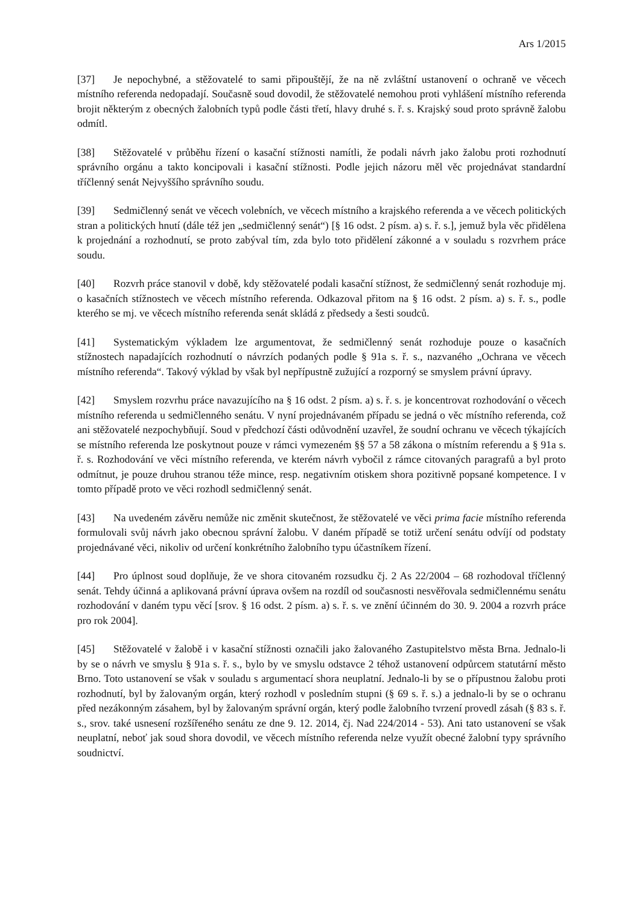Ars 1/2015
[37] Je nepochybné, a stěžovatelé to sami připouštějí, že na ně zvláštní ustanovení o ochraně ve věcech místního referenda nedopadají. Současně soud dovodil, že stěžovatelé nemohou proti vyhlášení místního referenda brojit některým z obecných žalobních typů podle části třetí, hlavy druhé s. ř. s. Krajský soud proto správně žalobu odmítl.
[38] Stěžovatelé v průběhu řízení o kasační stížnosti namítli, že podali návrh jako žalobu proti rozhodnutí správního orgánu a takto koncipovali i kasační stížnosti. Podle jejich názoru měl věc projednávat standardní tříčlenný senát Nejvyššího správního soudu.
[39] Sedmičlenný senát ve věcech volebních, ve věcech místního a krajského referenda a ve věcech politických stran a politických hnutí (dále též jen „sedmičlenný senát“) [§ 16 odst. 2 písm. a) s. ř. s.], jemuž byla věc přidělena k projednání a rozhodnutí, se proto zabýval tím, zda bylo toto přidělení zákonné a v souladu s rozvrhem práce soudu.
[40] Rozvrh práce stanovil v době, kdy stěžovatelé podali kasační stížnost, že sedmičlenný senát rozhoduje mj. o kasačních stížnostech ve věcech místního referenda. Odkazoval přitom na § 16 odst. 2 písm. a) s. ř. s., podle kterého se mj. ve věcech místního referenda senát skládá z předsedy a šesti soudců.
[41] Systematickým výkladem lze argumentovat, že sedmičlenný senát rozhoduje pouze o kasačních stížnostech napadajících rozhodnutí o návrzích podaných podle § 91a s. ř. s., nazvaného „Ochrana ve věcech místního referenda“. Takový výklad by však byl nepřípustně zužující a rozporný se smyslem právní úpravy.
[42] Smyslem rozvrhu práce navazujícího na § 16 odst. 2 písm. a) s. ř. s. je koncentrovat rozhodování o věcech místního referenda u sedmičlenného senátu. V nyní projednávaném případu se jedná o věc místního referenda, což ani stěžovatelé nezpochybňují. Soud v předchozí části odůvodnění uzavřel, že soudní ochranu ve věcech týkajících se místního referenda lze poskytnout pouze v rámci vymezeném §§ 57 a 58 zákona o místním referendu a § 91a s. ř. s. Rozhodování ve věci místního referenda, ve kterém návrh vybočil z rámce citovaných paragrafů a byl proto odmítnut, je pouze druhou stranou téže mince, resp. negativním otiskem shora pozitivně popsané kompetence. I v tomto případě proto ve věci rozhodl sedmičlenný senát.
[43] Na uvedeném závěru nemůže nic změnit skutečnost, že stěžovatelé ve věci prima facie místního referenda formulovali svůj návrh jako obecnou správní žalobu. V daném případě se totiž určení senátu odvíjí od podstaty projednávané věci, nikoliv od určení konkrétního žalobního typu účastníkem řízení.
[44] Pro úplnost soud doplňuje, že ve shora citovaném rozsudku čj. 2 As 22/2004 – 68 rozhodoval tříčlenný senát. Tehdy účinná a aplikovaná právní úprava ovšem na rozdíl od současnosti nesvěřovala sedmičlennému senátu rozhodování v daném typu věcí [srov. § 16 odst. 2 písm. a) s. ř. s. ve znění účinném do 30. 9. 2004 a rozvrh práce pro rok 2004].
[45] Stěžovatelé v žalobě i v kasační stížnosti označili jako žalovaného Zastupitelstvo města Brna. Jednalo-li by se o návrh ve smyslu § 91a s. ř. s., bylo by ve smyslu odstavce 2 téhož ustanovení odpůrcem statutární město Brno. Toto ustanovení se však v souladu s argumentací shora neuplatní. Jednalo-li by se o přípustnou žalobu proti rozhodnutí, byl by žalovaným orgán, který rozhodl v posledním stupni (§ 69 s. ř. s.) a jednalo-li by se o ochranu před nezákonným zásahem, byl by žalovaným správní orgán, který podle žalobního tvrzení provedl zásah (§ 83 s. ř. s., srov. také usnesení rozšířeného senátu ze dne 9. 12. 2014, čj. Nad 224/2014 - 53). Ani tato ustanovení se však neuplatní, neboť jak soud shora dovodil, ve věcech místního referenda nelze využít obecné žalobní typy správního soudnictví.